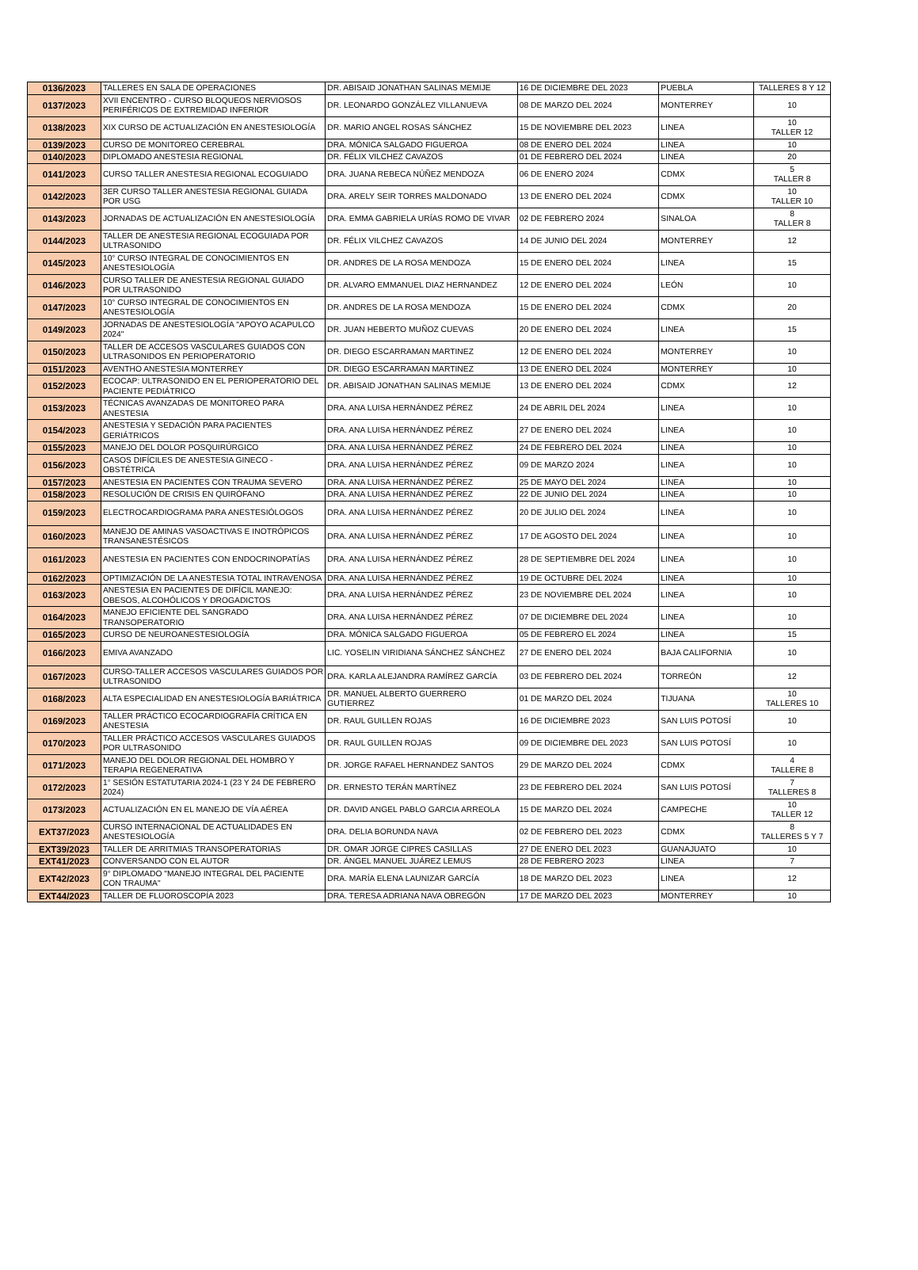| 0136/2023 | TALLERES EN SALA DE OPERACIONES | DR. ABISAID JONATHAN SALINAS MEMIJE | 16 DE DICIEMBRE DEL 2023 | PUEBLA | TALLERES 8 Y 12 |
| 0137/2023 | XVII ENCENTRO - CURSO BLOQUEOS NERVIOSOS PERIFÉRICOS DE EXTREMIDAD INFERIOR | DR. LEONARDO GONZÁLEZ VILLANUEVA | 08 DE MARZO DEL 2024 | MONTERREY | 10 |
| 0138/2023 | XIX CURSO DE ACTUALIZACIÓN EN ANESTESIOLOGÍA | DR. MARIO ANGEL ROSAS SÁNCHEZ | 15 DE NOVIEMBRE DEL 2023 | LINEA | 10 TALLER 12 |
| 0139/2023 | CURSO DE MONITOREO CEREBRAL | DRA. MÓNICA SALGADO FIGUEROA | 08 DE ENERO DEL 2024 | LINEA | 10 |
| 0140/2023 | DIPLOMADO ANESTESIA REGIONAL | DR. FÉLIX VILCHEZ CAVAZOS | 01 DE FEBRERO DEL 2024 | LINEA | 20 |
| 0141/2023 | CURSO TALLER ANESTESIA REGIONAL ECOGUIADO | DRA. JUANA REBECA NÚÑEZ MENDOZA | 06 DE ENERO 2024 | CDMX | 5 TALLER 8 |
| 0142/2023 | 3ER CURSO TALLER ANESTESIA REGIONAL GUIADA POR USG | DRA. ARELY SEIR TORRES MALDONADO | 13 DE ENERO DEL 2024 | CDMX | 10 TALLER 10 |
| 0143/2023 | JORNADAS DE ACTUALIZACIÓN EN ANESTESIOLOGÍA | DRA. EMMA GABRIELA URÍAS ROMO DE VIVAR | 02 DE FEBRERO 2024 | SINALOA | 8 TALLER 8 |
| 0144/2023 | TALLER DE ANESTESIA REGIONAL ECOGUIADA POR ULTRASONIDO | DR. FÉLIX VILCHEZ CAVAZOS | 14 DE JUNIO DEL 2024 | MONTERREY | 12 |
| 0145/2023 | 10° CURSO INTEGRAL DE CONOCIMIENTOS EN ANESTESIOLOGÍA | DR. ANDRES DE LA ROSA MENDOZA | 15 DE ENERO DEL 2024 | LINEA | 15 |
| 0146/2023 | CURSO TALLER DE ANESTESIA REGIONAL GUIADO POR ULTRASONIDO | DR. ALVARO EMMANUEL DIAZ HERNANDEZ | 12 DE ENERO DEL 2024 | LEÓN | 10 |
| 0147/2023 | 10° CURSO INTEGRAL DE CONOCIMIENTOS EN ANESTESIOLOGÍA | DR. ANDRES DE LA ROSA MENDOZA | 15 DE ENERO DEL 2024 | CDMX | 20 |
| 0149/2023 | JORNADAS DE ANESTESIOLOGÍA "APOYO ACAPULCO 2024" | DR. JUAN HEBERTO MUÑOZ CUEVAS | 20 DE ENERO DEL 2024 | LINEA | 15 |
| 0150/2023 | TALLER DE ACCESOS VASCULARES GUIADOS CON ULTRASONIDOS EN PERIOPERATORIO | DR. DIEGO ESCARRAMAN MARTINEZ | 12 DE ENERO DEL 2024 | MONTERREY | 10 |
| 0151/2023 | AVENTHO ANESTESIA MONTERREY | DR. DIEGO ESCARRAMAN MARTINEZ | 13 DE ENERO DEL 2024 | MONTERREY | 10 |
| 0152/2023 | ECOCAP: ULTRASONIDO EN EL PERIOPERATORIO DEL PACIENTE PEDIÁTRICO | DR. ABISAID JONATHAN SALINAS MEMIJE | 13 DE ENERO DEL 2024 | CDMX | 12 |
| 0153/2023 | TÉCNICAS AVANZADAS DE MONITOREO PARA ANESTESIA | DRA. ANA LUISA HERNÁNDEZ PÉREZ | 24 DE ABRIL DEL 2024 | LINEA | 10 |
| 0154/2023 | ANESTESIA Y SEDACIÓN PARA PACIENTES GERIÁTRICOS | DRA. ANA LUISA HERNÁNDEZ PÉREZ | 27 DE ENERO DEL 2024 | LINEA | 10 |
| 0155/2023 | MANEJO DEL DOLOR POSQUIRÚRGICO | DRA. ANA LUISA HERNÁNDEZ PÉREZ | 24 DE FEBRERO DEL 2024 | LINEA | 10 |
| 0156/2023 | CASOS DIFÍCILES DE ANESTESIA GINECO - OBSTÉTRICA | DRA. ANA LUISA HERNÁNDEZ PÉREZ | 09 DE MARZO 2024 | LINEA | 10 |
| 0157/2023 | ANESTESIA EN PACIENTES CON TRAUMA SEVERO | DRA. ANA LUISA HERNÁNDEZ PÉREZ | 25 DE MAYO DEL 2024 | LINEA | 10 |
| 0158/2023 | RESOLUCIÓN DE CRISIS EN QUIRÓFANO | DRA. ANA LUISA HERNÁNDEZ PÉREZ | 22 DE JUNIO DEL 2024 | LINEA | 10 |
| 0159/2023 | ELECTROCARDIOGRAMA PARA ANESTESIÓLOGOS | DRA. ANA LUISA HERNÁNDEZ PÉREZ | 20 DE JULIO DEL 2024 | LINEA | 10 |
| 0160/2023 | MANEJO DE AMINAS VASOACTIVAS E INOTRÓPICOS TRANSANESTÉSICOS | DRA. ANA LUISA HERNÁNDEZ PÉREZ | 17 DE AGOSTO DEL 2024 | LINEA | 10 |
| 0161/2023 | ANESTESIA EN PACIENTES CON ENDOCRINOPATÍAS | DRA. ANA LUISA HERNÁNDEZ PÉREZ | 28 DE SEPTIEMBRE DEL 2024 | LINEA | 10 |
| 0162/2023 | OPTIMIZACIÓN DE LA ANESTESIA TOTAL INTRAVENOSA | DRA. ANA LUISA HERNÁNDEZ PÉREZ | 19 DE OCTUBRE DEL 2024 | LINEA | 10 |
| 0163/2023 | ANESTESIA EN PACIENTES DE DIFÍCIL MANEJO: OBESOS, ALCOHÓLICOS Y DROGADICTOS | DRA. ANA LUISA HERNÁNDEZ PÉREZ | 23 DE NOVIEMBRE DEL 2024 | LINEA | 10 |
| 0164/2023 | MANEJO EFICIENTE DEL SANGRADO TRANSOPERATORIO | DRA. ANA LUISA HERNÁNDEZ PÉREZ | 07 DE DICIEMBRE DEL 2024 | LINEA | 10 |
| 0165/2023 | CURSO DE NEUROANESTESIOLOGÍA | DRA. MÓNICA SALGADO FIGUEROA | 05 DE FEBRERO EL 2024 | LINEA | 15 |
| 0166/2023 | EMIVA AVANZADO | LIC. YOSELIN VIRIDIANA SÁNCHEZ SÁNCHEZ | 27 DE ENERO DEL 2024 | BAJA CALIFORNIA | 10 |
| 0167/2023 | CURSO-TALLER ACCESOS VASCULARES GUIADOS POR ULTRASONIDO | DRA. KARLA ALEJANDRA RAMÍREZ GARCÍA | 03 DE FEBRERO DEL 2024 | TORREÓN | 12 |
| 0168/2023 | ALTA ESPECIALIDAD EN ANESTESIOLOGÍA BARIÁTRICA | DR. MANUEL ALBERTO GUERRERO GUTIERREZ | 01 DE MARZO DEL 2024 | TIJUANA | 10 TALLERES 10 |
| 0169/2023 | TALLER PRÁCTICO ECOCARDIOGRAFÍA CRÍTICA EN ANESTESIA | DR. RAUL GUILLEN ROJAS | 16 DE DICIEMBRE 2023 | SAN LUIS POTOSÍ | 10 |
| 0170/2023 | TALLER PRÁCTICO ACCESOS VASCULARES GUIADOS POR ULTRASONIDO | DR. RAUL GUILLEN ROJAS | 09 DE DICIEMBRE DEL 2023 | SAN LUIS POTOSÍ | 10 |
| 0171/2023 | MANEJO DEL DOLOR REGIONAL DEL HOMBRO Y TERAPIA REGENERATIVA | DR. JORGE RAFAEL HERNANDEZ SANTOS | 29 DE MARZO DEL 2024 | CDMX | 4 TALLERE 8 |
| 0172/2023 | 1° SESIÓN ESTATUTARIA 2024-1 (23 Y 24 DE FEBRERO 2024) | DR. ERNESTO TERÁN MARTÍNEZ | 23 DE FEBRERO DEL 2024 | SAN LUIS POTOSÍ | 7 TALLERES 8 |
| 0173/2023 | ACTUALIZACIÓN EN EL MANEJO DE VÍA AÉREA | DR. DAVID ANGEL PABLO GARCIA ARREOLA | 15 DE MARZO DEL 2024 | CAMPECHE | 10 TALLER 12 |
| EXT37/2023 | CURSO INTERNACIONAL DE ACTUALIDADES EN ANESTESIOLOGÍA | DRA. DELIA BORUNDA NAVA | 02 DE FEBRERO DEL 2023 | CDMX | 8 TALLERES 5 Y 7 |
| EXT39/2023 | TALLER DE ARRITMIAS TRANSOPERATORIAS | DR. OMAR JORGE CIPRES CASILLAS | 27 DE ENERO DEL 2023 | GUANAJUATO | 10 |
| EXT41/2023 | CONVERSANDO CON EL AUTOR | DR. ÁNGEL MANUEL JUÁREZ LEMUS | 28 DE FEBRERO 2023 | LINEA | 7 |
| EXT42/2023 | 9° DIPLOMADO "MANEJO INTEGRAL DEL PACIENTE CON TRAUMA" | DRA. MARÍA ELENA LAUNIZAR GARCÍA | 18 DE MARZO DEL 2023 | LINEA | 12 |
| EXT44/2023 | TALLER DE FLUOROSCOPÍA 2023 | DRA. TERESA ADRIANA NAVA OBREGÓN | 17 DE MARZO DEL 2023 | MONTERREY | 10 |